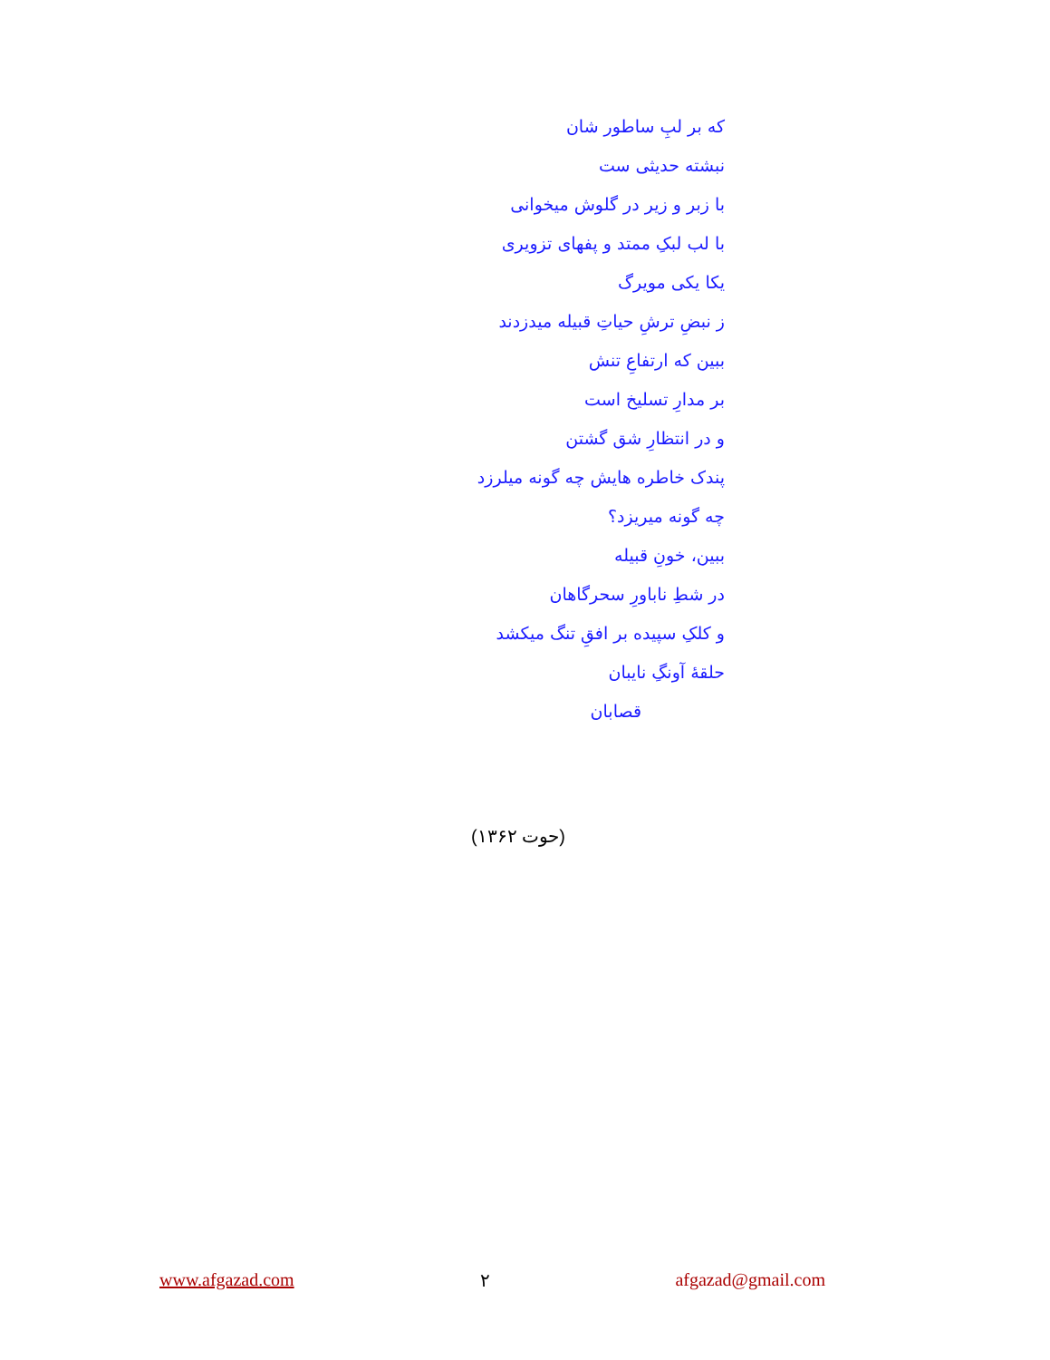که بر لبِ ساطور شان
نبشته حدیثی ست
با زبر و زیر در گلوش میخوانی
با لب لبکِ ممتد و پفهای تزویری
یکا یکی مویرگ
ز نبضِ ترشِ حیاتِ قبیله میدزدند
ببین که ارتفاعِ تنش
بر مدارِ تسلیخ است
و در انتظارِ شق گشتن
پندک خاطره هایش چه گونه میلرزد
چه گونه میریزد؟
ببین، خونِ قبیله
در شطِ ناباورِ سحرگاهان
و کلکِ سپیده بر افقِ تنگ میکشد
حلقهٔ آونگِ نایبان
قصابان
(حوت ۱۳۶۲)
www.afgazad.com ۲ afgazad@gmail.com